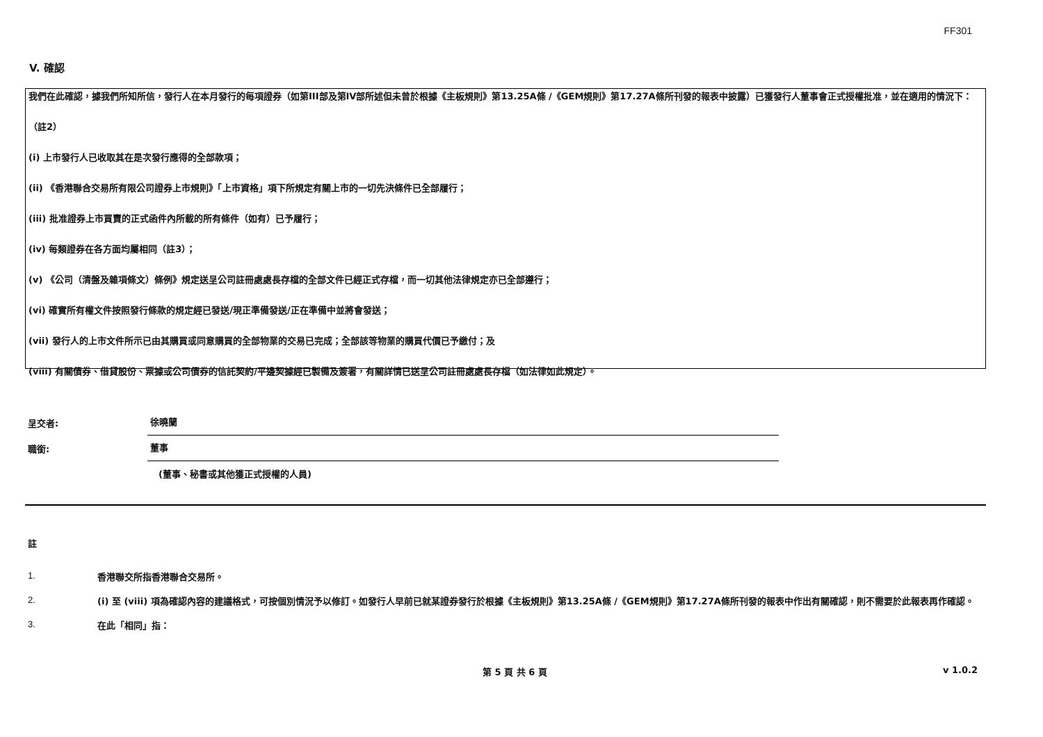FF301
V. 確認
我們在此確認，據我們所知所信，發行人在本月發行的每項證券（如第III部及第IV部所述但未曾於根據《主板規則》第13.25A條 /《GEM規則》第17.27A條所刊發的報表中披露）已獲發行人董事會正式授權批准，並在適用的情況下：
（註2）
(i) 上市發行人已收取其在是次發行應得的全部款項；
(ii) 《香港聯合交易所有限公司證券上市規則》「上市資格」項下所規定有關上市的一切先決條件已全部履行；
(iii) 批准證券上市買賣的正式函件內所載的所有條件（如有）已予履行；
(iv) 每類證券在各方面均屬相同（註3）；
(v) 《公司（清盤及雜項條文）條例》規定送呈公司註冊處處長存檔的全部文件已經正式存檔，而一切其他法律規定亦已全部遵行；
(vi) 確實所有權文件按照發行條款的規定經已發送/現正準備發送/正在準備中並將會發送；
(vii) 發行人的上市文件所示已由其購買或同意購買的全部物業的交易已完成；全部該等物業的購買代價已予繳付；及
(viii) 有關債券、借貸股份、票據或公司債券的信託契約/平邊契據經已製備及簽署，有關詳情已送呈公司註冊處處長存檔（如法律如此規定）。
呈交者:
徐曉蘭
職銜:
董事
(董事、秘書或其他獲正式授權的人員)
註
1.
香港聯交所指香港聯合交易所。
2.
(i) 至 (viii) 項為確認內容的建議格式，可按個別情況予以修訂。如發行人早前已就某證券發行於根據《主板規則》第13.25A條 /《GEM規則》第17.27A條所刊發的報表中作出有關確認，則不需要於此報表再作確認。
3.
在此「相同」指：
第 5 頁 共 6 頁 v 1.0.2